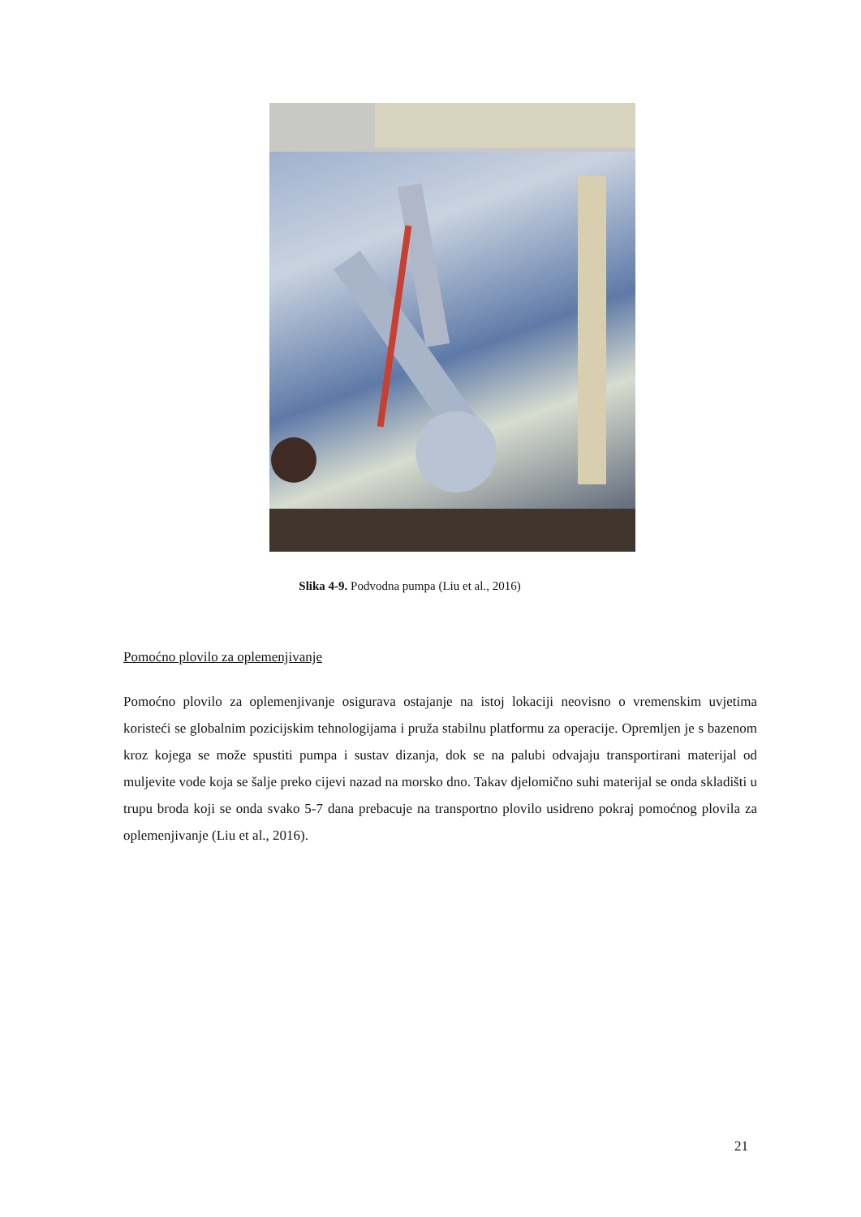Slika 4-9. Podvodna pumpa (Liu et al., 2016)
Pomoćno plovilo za oplemenjivanje
Pomoćno plovilo za oplemenjivanje osigurava ostajanje na istoj lokaciji neovisno o vremenskim uvjetima koristeći se globalnim pozicijskim tehnologijama i pruža stabilnu platformu za operacije. Opremljen je s bazenom kroz kojega se može spustiti pumpa i sustav dizanja, dok se na palubi odvajaju transportirani materijal od muljevite vode koja se šalje preko cijevi nazad na morsko dno. Takav djelomično suhi materijal se onda skladišti u trupu broda koji se onda svako 5-7 dana prebacuje na transportno plovilo usidreno pokraj pomoćnog plovila za oplemenjivanje (Liu et al., 2016).
21